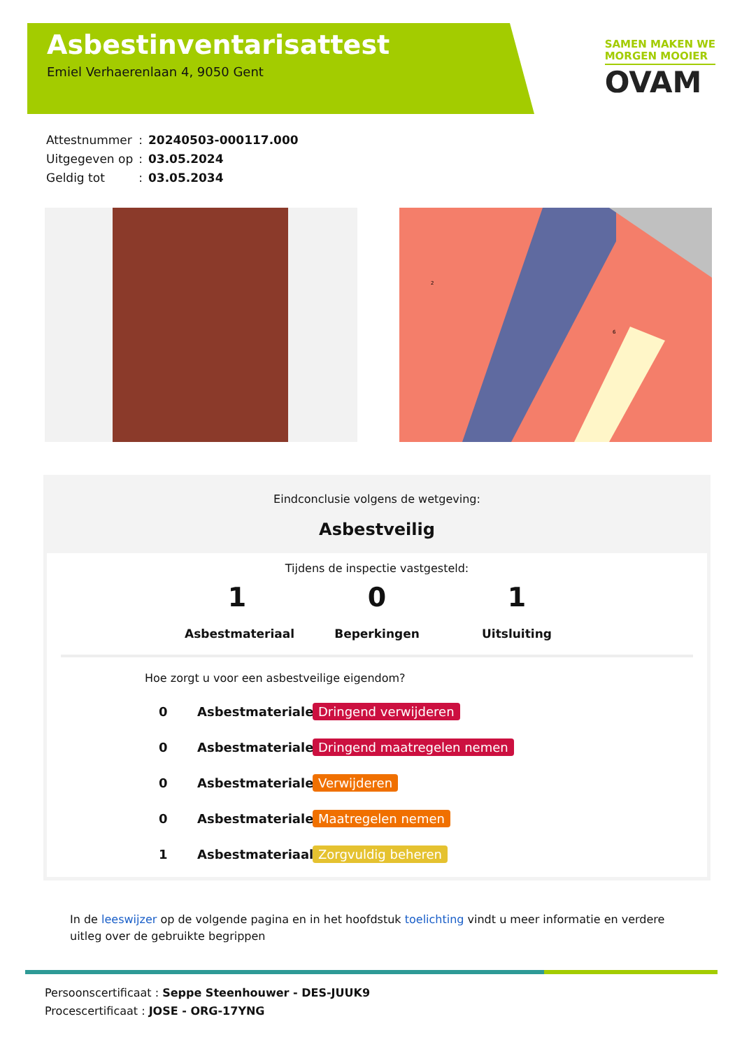Asbestinventarisattest
Emiel Verhaerenlaan 4, 9050 Gent
SAMEN MAKEN WE
MORGEN MOOIER
OVAM
| Attestnummer | : | 20240503-000117.000 |
| Uitgegeven op | : | 03.05.2024 |
| Geldig tot | : | 03.05.2034 |
2
6
Eindconclusie volgens de wetgeving:
Asbestveilig
Tijdens de inspectie vastgesteld:
1
Asbestmateriaal
0
Beperkingen
1
Uitsluiting
Hoe zorgt u voor een asbestveilige eigendom?
0 Asbestmaterialen Dringend verwijderen
0 Asbestmaterialen Dringend maatregelen nemen
0 Asbestmaterialen Verwijderen
0 Asbestmaterialen Maatregelen nemen
1 Asbestmateriaal Zorgvuldig beheren
In de leeswijzer op de volgende pagina en in het hoofdstuk toelichting vindt u meer informatie en verdere uitleg over de gebruikte begrippen
Persoonscertificaat : Seppe Steenhouwer - DES-JUUK9
Procescertificaat : JOSE - ORG-17YNG